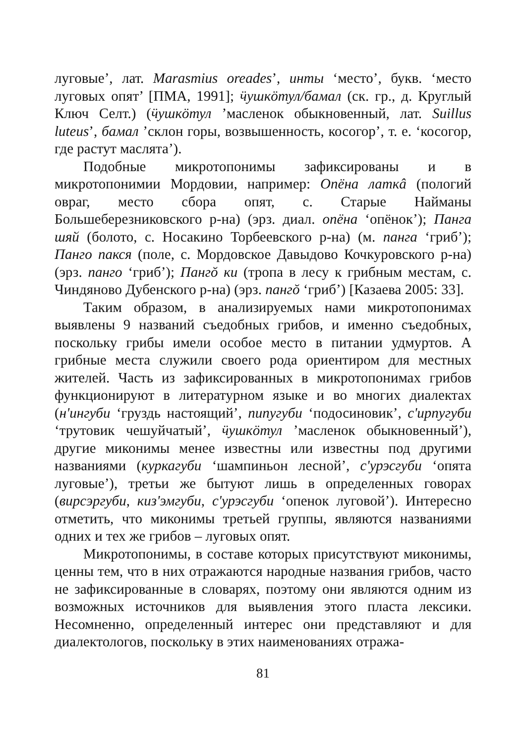луговые’, лат. Marasmius oreades’, инты ‘место’, букв. ‘место луговых опят’ [ПМА, 1991]; ӵушкӧтул/бамал (ск. гр., д. Круглый Ключ Селт.) (ӵушкӧтул ’масленок обыкновенный, лат. Suillus luteus’, бамал ’склон горы, возвышенность, косогор’, т. е. ‘косогор, где растут маслята’).
Подобные микротопонимы зафиксированы и в микротопонимии Мордовии, например: Опёна латкâ (пологий овраг, место сбора опят, с. Старые Найманы Большеберезниковского р-на) (эрз. диал. опёна ‘опёнок’); Панга шяй (болото, с. Носакино Торбеевского р-на) (м. панга ‘гриб’); Панго пакся (поле, с. Мордовское Давыдово Кочкуровского р-на) (эрз. панго ‘гриб’); Пангŏ ки (тропа в лесу к грибным местам, с. Чиндяново Дубенского р-на) (эрз. пангŏ ‘гриб’) [Казаева 2005: 33].
Таким образом, в анализируемых нами микротопонимах выявлены 9 названий съедобных грибов, и именно съедобных, поскольку грибы имели особое место в питании удмуртов. А грибные места служили своего рода ориентиром для местных жителей. Часть из зафиксированных в микротопонимах грибов функционируют в литературном языке и во многих диалектах (н'ингуби ‘груздь настоящий’, пипугуби ‘подосиновик’, с'ирпугуби ‘трутовик чешуйчатый’, ӵушкӧтул ’масленок обыкновенный’), другие миконимы менее известны или известны под другими названиями (куркагуби ‘шампиньон лесной’, с'урэсгуби ‘опята луговые’), третьи же бытуют лишь в определенных говорах (вирсэргуби, киз'эмгуби, с'урэсгуби ‘опенок луговой’). Интересно отметить, что миконимы третьей группы, являются названиями одних и тех же грибов – луговых опят.
Микротопонимы, в составе которых присутствуют миконимы, ценны тем, что в них отражаются народные названия грибов, часто не зафиксированные в словарях, поэтому они являются одним из возможных источников для выявления этого пласта лексики. Несомненно, определенный интерес они представляют и для диалектологов, поскольку в этих наименованиях отража-
81